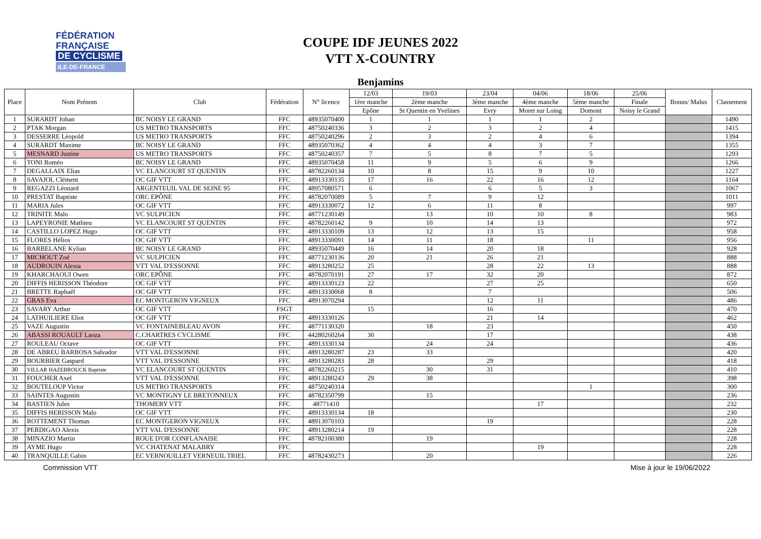FÉDÉRATION
FRANÇAISE
DE CYCLISME
ILE-DE-FRANCE
COUPE IDF JEUNES 2022
VTT X-COUNTRY
Benjamins
| Place | Nom Prénom | Club | Fédération | N° licence | 12/03 | 19/03 | 23/04 | 04/06 | 18/06 | 25/06 | Bonus/ Malus | Classement |
| --- | --- | --- | --- | --- | --- | --- | --- | --- | --- | --- | --- | --- |
| | | | | | 1ère manche | 2ème manche | 3ème manche | 4ème manche | 5ème manche | Finale | | |
| | | | | | Epône | St Quentin en Yvelines | Evry | Moret sur Loing | Domont | Noisy le Grand | | |
| 1 | SURARDT Johan | BC NOISY LE GRAND | FFC | 48935070400 | 1 | 1 | 1 | 1 | 2 | | | 1490 |
| 2 | PTAK Morgan | US METRO TRANSPORTS | FFC | 48750240336 | 3 | 2 | 3 | 2 | 4 | | | 1415 |
| 3 | DESSERRE Léopold | US METRO TRANSPORTS | FFC | 48750240296 | 2 | 3 | 2 | 4 | 6 | | | 1394 |
| 4 | SURARDT Maxime | BC NOISY LE GRAND | FFC | 48935070362 | 4 | 4 | 4 | 3 | 7 | | | 1355 |
| 5 | MESNARD Justine | US METRO TRANSPORTS | FFC | 48750240357 | 7 | 5 | 8 | 7 | 5 | | | 1293 |
| 6 | TONI Roméo | BC NOISY LE GRAND | FFC | 48935070458 | 11 | 9 | 5 | 6 | 9 | | | 1266 |
| 7 | DEGALLAIX Elias | VC ELANCOURT ST QUENTIN | FFC | 48782260134 | 10 | 8 | 15 | 9 | 10 | | | 1227 |
| 8 | SAVAJOL Clément | OC GIF VTT | FFC | 48913330135 | 17 | 16 | 22 | 16 | 12 | | | 1164 |
| 9 | REGAZZI Léonard | ARGENTEUIL VAL DE SEINE 95 | FFC | 48957080571 | 6 | | 6 | 5 | 3 | | | 1067 |
| 10 | PRESTAT Baptiste | ORC EPÔNE | FFC | 48782070089 | 5 | 7 | 9 | 12 | | | | 1011 |
| 11 | MARIA Jules | OC GIF VTT | FFC | 48913330072 | 12 | 6 | 11 | 8 | | | | 997 |
| 12 | TRINITE Malo | VC SULPICIEN | FFC | 48771230149 | | 13 | 10 | 10 | 8 | | | 983 |
| 13 | LAPEYRONIE Mathieu | VC ELANCOURT ST QUENTIN | FFC | 48782260142 | 9 | 10 | 14 | 13 | | | | 972 |
| 14 | CASTILLO LOPEZ Hugo | OC GIF VTT | FFC | 48913330109 | 13 | 12 | 13 | 15 | | | | 958 |
| 15 | FLORES Hélios | OC GIF VTT | FFC | 48913330091 | 14 | 11 | 18 | | 11 | | | 956 |
| 16 | BARBELANE Kylian | BC NOISY LE GRAND | FFC | 48935070449 | 16 | 14 | 20 | 18 | | | | 928 |
| 17 | MICHOUT Zoé | VC SULPICIEN | FFC | 48771230136 | 20 | 21 | 26 | 21 | | | | 888 |
| 18 | AUDROUIN Alexia | VTT VAL D'ESSONNE | FFC | 48913280252 | 25 | | 28 | 22 | 13 | | | 888 |
| 19 | KHARCHAOUI Owen | ORC EPÔNE | FFC | 48782070191 | 27 | 17 | 32 | 20 | | | | 872 |
| 20 | DIFFIS HERISSON Théodore | OC GIF VTT | FFC | 48913330123 | 22 | | 27 | 25 | | | | 650 |
| 21 | BRETTE Raphaël | OC GIF VTT | FFC | 48913330068 | 8 | | 7 | | | | | 506 |
| 22 | GRAS Eva | EC MONTGERON VIGNEUX | FFC | 48913070294 | | | 12 | 11 | | | | 486 |
| 23 | SAVARY Arthur | OC GIF VTT | FSGT | | 15 | | 16 | | | | | 470 |
| 24 | LATHUILIERE Eliot | OC GIF VTT | FFC | 48913330126 | | | 21 | 14 | | | | 462 |
| 25 | VAZE Augustin | VC FONTAINEBLEAU AVON | FFC | 48771130320 | | 18 | 23 | | | | | 450 |
| 26 | ABASSI ROUAULT Laoza | C.CHARTRES CYCLISME | FFC | 44280260264 | 30 | | 17 | | | | | 438 |
| 27 | ROULEAU Octave | OC GIF VTT | FFC | 48913330134 | | 24 | 24 | | | | | 436 |
| 28 | DE ABREU BARBOSA Salvador | VTT VAL D'ESSONNE | FFC | 48913280287 | 23 | 33 | | | | | | 420 |
| 29 | BOURBIER Gaspard | VTT VAL D'ESSONNE | FFC | 48913280283 | 28 | | 29 | | | | | 418 |
| 30 | VILLAR HAZEBROUCK Baptiste | VC ELANCOURT ST QUENTIN | FFC | 48782260215 | | 30 | 31 | | | | | 410 |
| 31 | FOUCHER Axel | VTT VAL D'ESSONNE | FFC | 48913280243 | 29 | 38 | | | | | | 398 |
| 32 | BOUTELOUP Victor | US METRO TRANSPORTS | FFC | 48750240314 | | | | | 1 | | | 300 |
| 33 | SAINTES Augustin | VC MONTIGNY LE BRETONNEUX | FFC | 48782350799 | | 15 | | | | | | 236 |
| 34 | BASTIEN Jules | THOMERY VTT | FFC | 48771410 | | | | 17 | | | | 232 |
| 35 | DIFFIS HERISSON Malo | OC GIF VTT | FFC | 48913330134 | 18 | | | | | | | 230 |
| 36 | ROTTEMENT Thomas | EC MONTGERON VIGNEUX | FFC | 48913070103 | | | 19 | | | | | 228 |
| 37 | PERDIGAO Alexis | VTT VAL D'ESSONNE | FFC | 48913280214 | 19 | | | | | | | 228 |
| 38 | MINAZIO Martin | ROUE D'OR CONFLANAISE | FFC | 48782100380 | | 19 | | | | | | 228 |
| 39 | AYME Hugo | VC CHATENAT MALABRY | FFC | | | | | 19 | | | | 228 |
| 40 | TRANQUILLE Gabin | EC VERNOUILLET VERNEUIL TRIEL | FFC | 48782430273 | | 20 | | | | | | 226 |
Commission VTT Mise à jour le 19/06/2022